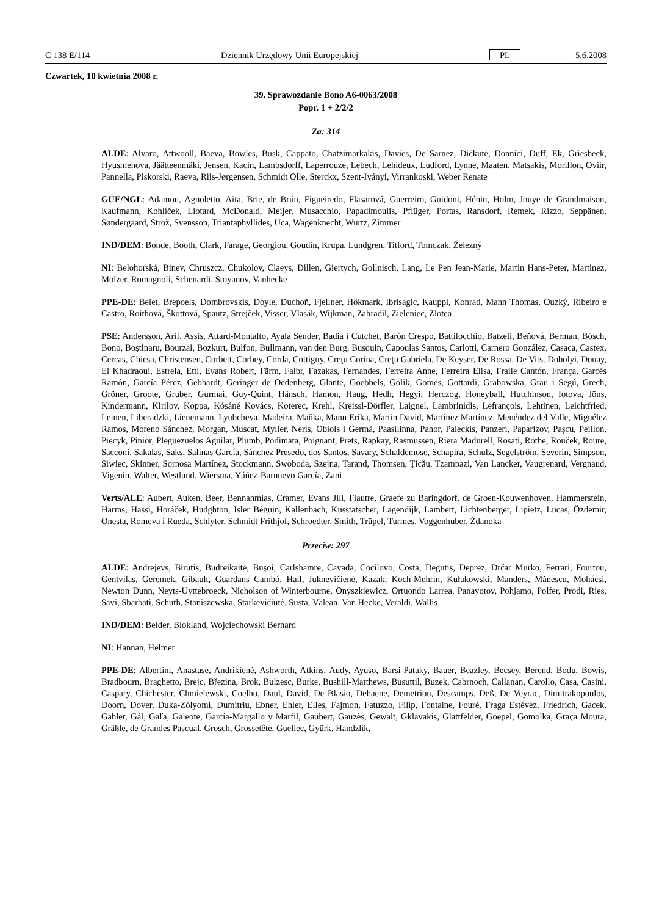C 138 E/114 Dziennik Urzędowy Unii Europejskiej PL 5.6.2008
Czwartek, 10 kwietnia 2008 r.
39. Sprawozdanie Bono A6-0063/2008
Popr. 1 + 2/2/2
Za: 314
ALDE: Alvaro, Attwooll, Baeva, Bowles, Busk, Cappato, Chatzimarkakis, Davies, De Sarnez, Dičkutė, Donnici, Duff, Ek, Griesbeck, Hyusmenova, Jäätteenmäki, Jensen, Kacin, Lambsdorff, Laperrouze, Lebech, Lehideux, Ludford, Lynne, Maaten, Matsakis, Morillon, Oviir, Pannella, Piskorski, Raeva, Riis-Jørgensen, Schmidt Olle, Sterckx, Szent-Iványi, Virrankoski, Weber Renate
GUE/NGL: Adamou, Agnoletto, Aita, Brie, de Brún, Figueiredo, Flasarová, Guerreiro, Guidoni, Hénin, Holm, Jouye de Grandmaison, Kaufmann, Kohlíček, Liotard, McDonald, Meijer, Musacchio, Papadimoulis, Pflüger, Portas, Ransdorf, Remek, Rizzo, Seppänen, Søndergaard, Strož, Svensson, Triantaphyllides, Uca, Wagenknecht, Wurtz, Zimmer
IND/DEM: Bonde, Booth, Clark, Farage, Georgiou, Goudin, Krupa, Lundgren, Titford, Tomczak, Železný
NI: Belohorská, Binev, Chruszcz, Chukolov, Claeys, Dillen, Giertych, Gollnisch, Lang, Le Pen Jean-Marie, Martin Hans-Peter, Martinez, Mölzer, Romagnoli, Schenardi, Stoyanov, Vanhecke
PPE-DE: Belet, Brepoels, Dombrovskis, Doyle, Duchoň, Fjellner, Hökmark, Ibrisagic, Kauppi, Konrad, Mann Thomas, Ouzký, Ribeiro e Castro, Roithová, Škottová, Spautz, Strejček, Visser, Vlasák, Wijkman, Zahradil, Zieleniec, Zlotea
PSE: Andersson, Arif, Assis, Attard-Montalto, Ayala Sender, Badia i Cutchet, Barón Crespo, Battilocchio, Batzeli, Beňová, Berman, Bösch, Bono, Boştinaru, Bourzai, Bozkurt, Bulfon, Bullmann, van den Burg, Busquin, Capoulas Santos, Carlotti, Carnero González, Casaca, Castex, Cercas, Chiesa, Christensen, Corbett, Corbey, Corda, Cottigny, Creţu Corina, Creţu Gabriela, De Keyser, De Rossa, De Vits, Dobolyi, Douay, El Khadraoui, Estrela, Ettl, Evans Robert, Färm, Falbr, Fazakas, Fernandes, Ferreira Anne, Ferreira Elisa, Fraile Cantón, França, Garcés Ramón, García Pérez, Gebhardt, Geringer de Oedenberg, Glante, Goebbels, Golik, Gomes, Gottardi, Grabowska, Grau i Segú, Grech, Gröner, Groote, Gruber, Gurmai, Guy-Quint, Hänsch, Hamon, Haug, Hedh, Hegyi, Herczog, Honeyball, Hutchinson, Iotova, Jöns, Kindermann, Kirilov, Koppa, Kósáné Kovács, Koterec, Krehl, Kreissl-Dörfler, Laignel, Lambrinidis, Lefrançois, Lehtinen, Leichtfried, Leinen, Liberadzki, Lienemann, Lyubcheva, Madeira, Maňka, Mann Erika, Martin David, Martínez Martínez, Menéndez del Valle, Miguélez Ramos, Moreno Sánchez, Morgan, Muscat, Myller, Neris, Obiols i Germà, Paasilinna, Pahor, Paleckis, Panzeri, Paparizov, Paşcu, Peillon, Piecyk, Pinior, Pleguezuelos Aguilar, Plumb, Podimata, Poignant, Prets, Rapkay, Rasmussen, Riera Madurell, Rosati, Rothe, Rouček, Roure, Sacconi, Sakalas, Saks, Salinas García, Sánchez Presedo, dos Santos, Savary, Schaldemose, Schapira, Schulz, Segelström, Severin, Simpson, Siwiec, Skinner, Sornosa Martínez, Stockmann, Swoboda, Szejna, Tarand, Thomsen, Ţicău, Tzampazi, Van Lancker, Vaugrenard, Vergnaud, Vigenin, Walter, Westlund, Wiersma, Yáñez-Barnuevo García, Zani
Verts/ALE: Aubert, Auken, Beer, Bennahmias, Cramer, Evans Jill, Flautre, Graefe zu Baringdorf, de Groen-Kouwenhoven, Hammerstein, Harms, Hassi, Horáček, Hudghton, Isler Béguin, Kallenbach, Kusstatscher, Lagendijk, Lambert, Lichtenberger, Lipietz, Lucas, Özdemir, Onesta, Romeva i Rueda, Schlyter, Schmidt Frithjof, Schroedter, Smith, Trüpel, Turmes, Voggenhuber, Ždanoka
Przeciw: 297
ALDE: Andrejevs, Birutis, Budreikaitė, Buşoi, Carlshamre, Cavada, Cocilovo, Costa, Degutis, Deprez, Drčar Murko, Ferrari, Fourtou, Gentvilas, Geremek, Gibault, Guardans Cambó, Hall, Juknevičienė, Kazak, Koch-Mehrin, Kułakowski, Manders, Mănescu, Mohácsi, Newton Dunn, Neyts-Uyttebroeck, Nicholson of Winterbourne, Onyszkiewicz, Ortuondo Larrea, Panayotov, Pohjamo, Polfer, Prodi, Ries, Savi, Sbarbati, Schuth, Staniszewska, Starkevičiūtė, Susta, Vălean, Van Hecke, Veraldi, Wallis
IND/DEM: Belder, Blokland, Wojciechowski Bernard
NI: Hannan, Helmer
PPE-DE: Albertini, Anastase, Andrikienė, Ashworth, Atkins, Audy, Ayuso, Barsi-Pataky, Bauer, Beazley, Becsey, Berend, Bodu, Bowis, Bradbourn, Braghetto, Brejc, Březina, Brok, Bulzesc, Burke, Bushill-Matthews, Busuttil, Buzek, Cabrnoch, Callanan, Carollo, Casa, Casini, Caspary, Chichester, Chmielewski, Coelho, Daul, David, De Blasio, Dehaene, Demetriou, Descamps, Deß, De Veyrac, Dimitrakopoulos, Doorn, Dover, Duka-Zólyomi, Dumitriu, Ebner, Ehler, Elles, Fajmon, Fatuzzo, Filip, Fontaine, Fouré, Fraga Estévez, Friedrich, Gacek, Gahler, Gál, Gaľa, Galeote, García-Margallo y Marfil, Gaubert, Gauzès, Gewalt, Gklavakis, Glattfelder, Goepel, Gomolka, Graça Moura, Gräßle, de Grandes Pascual, Grosch, Grossetête, Guellec, Gyürk, Handzlik,